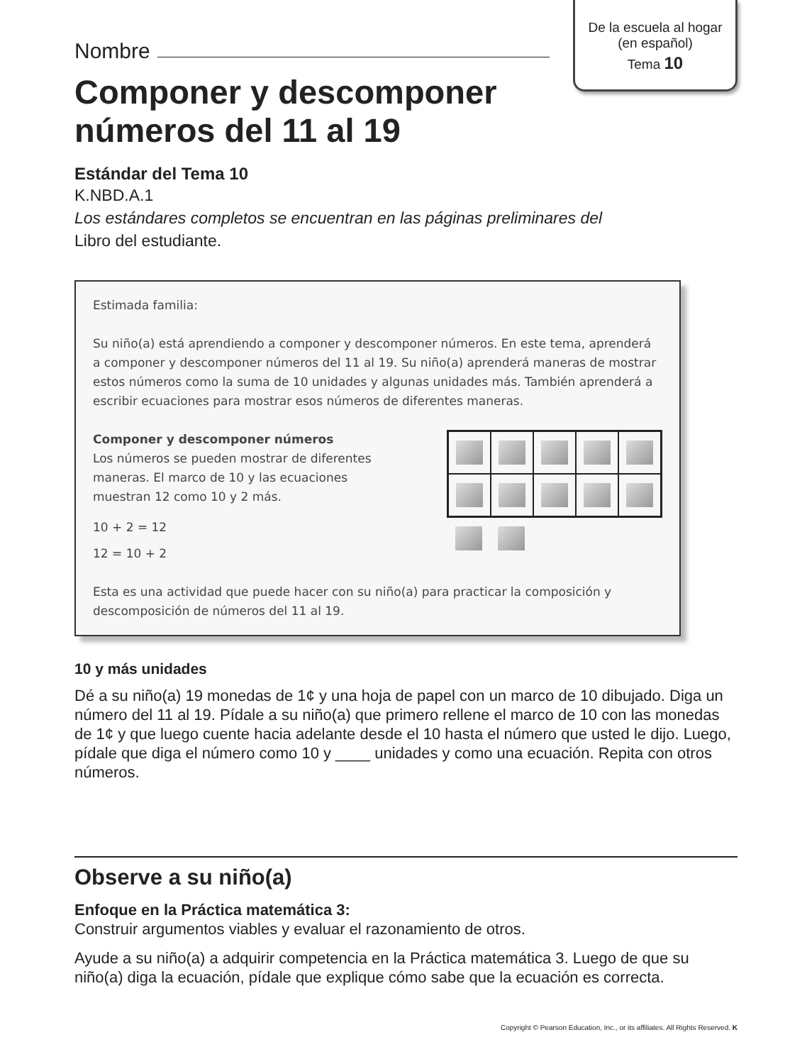De la escuela al hogar
(en español)
Tema 10
Nombre
Componer y descomponer
números del 11 al 19
Estándar del Tema 10
K.NBD.A.1
Los estándares completos se encuentran en las páginas preliminares del
Libro del estudiante.
Estimada familia:
Su niño(a) está aprendiendo a componer y descomponer números. En este tema, aprenderá a componer y descomponer números del 11 al 19. Su niño(a) aprenderá maneras de mostrar estos números como la suma de 10 unidades y algunas unidades más. También aprenderá a escribir ecuaciones para mostrar esos números de diferentes maneras.
Componer y descomponer números
Los números se pueden mostrar de diferentes
maneras. El marco de 10 y las ecuaciones
muestran 12 como 10 y 2 más.
10 + 2 = 12
12 = 10 + 2
Esta es una actividad que puede hacer con su niño(a) para practicar la composición y descomposición de números del 11 al 19.
10 y más unidades
Dé a su niño(a) 19 monedas de 1¢ y una hoja de papel con un marco de 10 dibujado. Diga un número del 11 al 19. Pídale a su niño(a) que primero rellene el marco de 10 con las monedas de 1¢ y que luego cuente hacia adelante desde el 10 hasta el número que usted le dijo. Luego, pídale que diga el número como 10 y ____ unidades y como una ecuación. Repita con otros números.
Observe a su niño(a)
Enfoque en la Práctica matemática 3:
Construir argumentos viables y evaluar el razonamiento de otros.
Ayude a su niño(a) a adquirir competencia en la Práctica matemática 3. Luego de que su niño(a) diga la ecuación, pídale que explique cómo sabe que la ecuación es correcta.
Copyright © Pearson Education, Inc., or its affiliates. All Rights Reserved. K